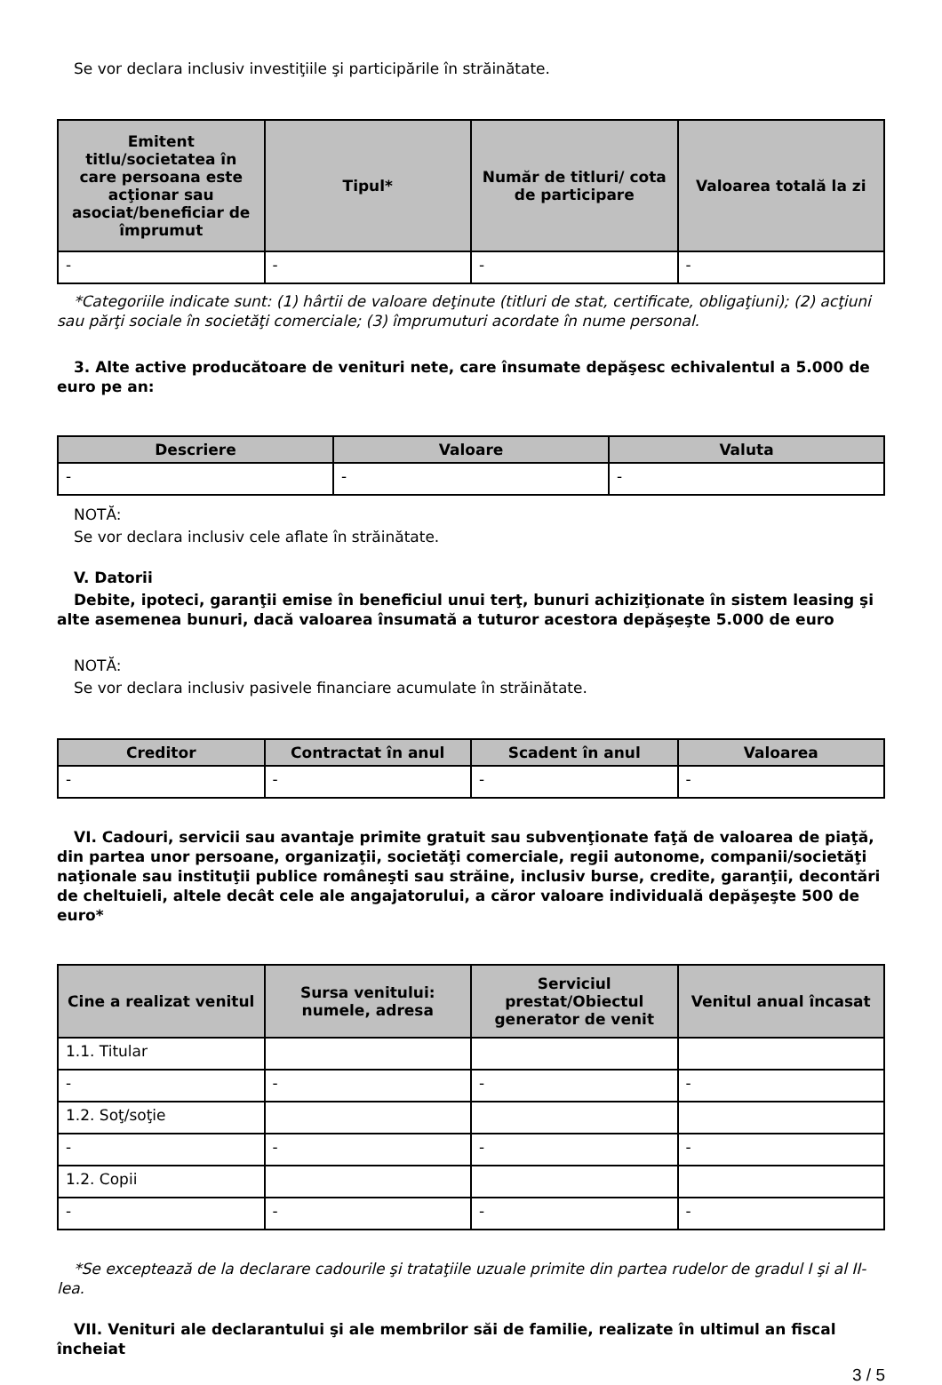Se vor declara inclusiv investiţiile şi participările în străinătate.
| Emitent titlu/societatea în care persoana este acţionar sau asociat/beneficiar de împrumut | Tipul* | Număr de titluri/ cota de participare | Valoarea totală la zi |
| --- | --- | --- | --- |
| - | - | - | - |
*Categoriile indicate sunt: (1) hârtii de valoare deţinute (titluri de stat, certificate, obligaţiuni); (2) acţiuni sau părţi sociale în societăţi comerciale; (3) împrumuturi acordate în nume personal.
3. Alte active producătoare de venituri nete, care însumate depăşesc echivalentul a 5.000 de euro pe an:
| Descriere | Valoare | Valuta |
| --- | --- | --- |
| - | - | - |
NOTĂ:
Se vor declara inclusiv cele aflate în străinătate.
V. Datorii
Debite, ipoteci, garanţii emise în beneficiul unui terţ, bunuri achiziţionate în sistem leasing şi alte asemenea bunuri, dacă valoarea însumată a tuturor acestora depăşeşte 5.000 de euro
NOTĂ:
Se vor declara inclusiv pasivele financiare acumulate în străinătate.
| Creditor | Contractat în anul | Scadent în anul | Valoarea |
| --- | --- | --- | --- |
| - | - | - | - |
VI. Cadouri, servicii sau avantaje primite gratuit sau subvenţionate faţă de valoarea de piaţă, din partea unor persoane, organizaţii, societăţi comerciale, regii autonome, companii/societăţi naţionale sau instituţii publice româneşti sau străine, inclusiv burse, credite, garanţii, decontări de cheltuieli, altele decât cele ale angajatorului, a căror valoare individuală depăşeşte 500 de euro*
| Cine a realizat venitul | Sursa venitului: numele, adresa | Serviciul prestat/Obiectul generator de venit | Venitul anual încasat |
| --- | --- | --- | --- |
| 1.1. Titular | | | |
| - | - | - | - |
| 1.2. Soţ/soţie | | | |
| - | - | - | - |
| 1.2. Copii | | | |
| - | - | - | - |
*Se exceptează de la declarare cadourile şi trataţiile uzuale primite din partea rudelor de gradul I şi al II-lea.
VII. Venituri ale declarantului şi ale membrilor săi de familie, realizate în ultimul an fiscal încheiat
3 / 5